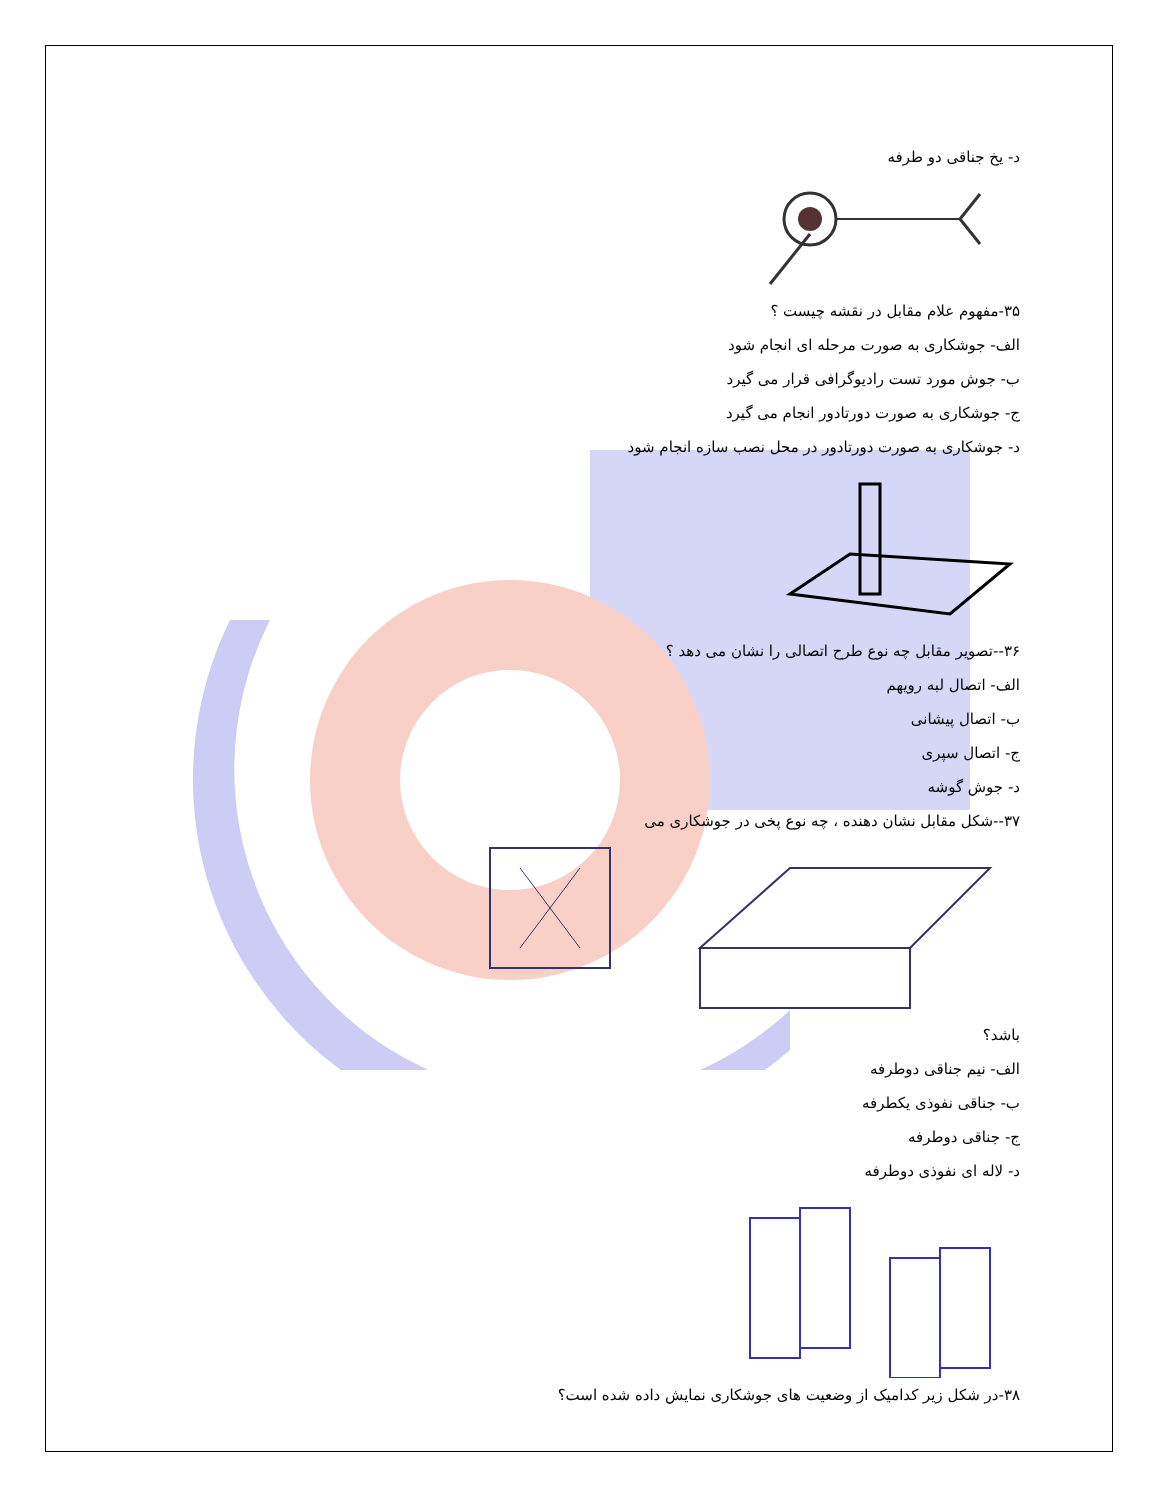د- یخ جناقی دو طرفه
۳۵-مفهوم علام مقابل در نقشه چیست ؟
الف- جوشکاری به صورت مرحله ای انجام شود
ب- جوش مورد تست رادیوگرافی قرار می گیرد
ج- جوشکاری به صورت دورتادور انجام می گیرد
د- جوشکاری به صورت دورتادور در محل نصب سازه انجام شود
۳۶--تصویر مقابل چه نوع طرح اتصالی را نشان می دهد ؟
الف- اتصال لبه رویهم
ب- اتصال پیشانی
ج- اتصال سپری
د- جوش گوشه
۳۷--شکل مقابل نشان دهنده ، چه نوع پخی در جوشکاری می
باشد؟
الف- نیم جناقی دوطرفه
ب- جناقی نفوذی یکطرفه
ج- جناقی دوطرفه
د- لاله ای نفوذی دوطرفه
۳۸-در شکل زیر کدامیک از وضعیت های جوشکاری نمایش داده شده است؟